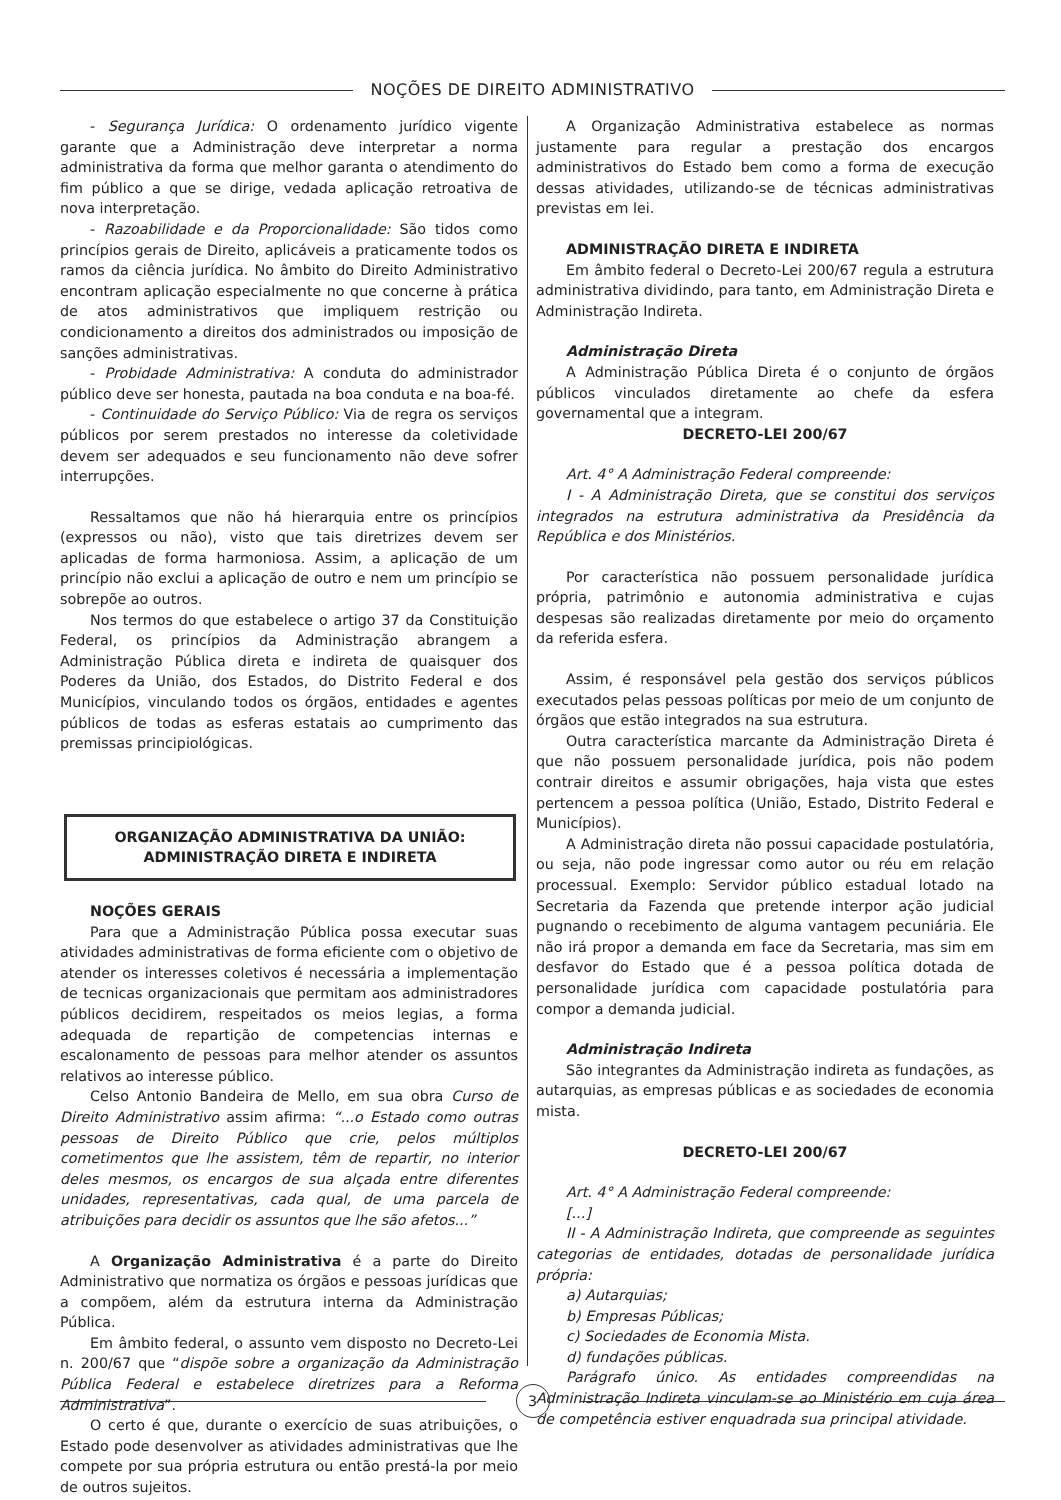NOÇÕES DE DIREITO ADMINISTRATIVO
- Segurança Jurídica: O ordenamento jurídico vigente garante que a Administração deve interpretar a norma administrativa da forma que melhor garanta o atendimento do fim público a que se dirige, vedada aplicação retroativa de nova interpretação.
- Razoabilidade e da Proporcionalidade: São tidos como princípios gerais de Direito, aplicáveis a praticamente todos os ramos da ciência jurídica. No âmbito do Direito Administrativo encontram aplicação especialmente no que concerne à prática de atos administrativos que impliquem restrição ou condicionamento a direitos dos administrados ou imposição de sanções administrativas.
- Probidade Administrativa: A conduta do administrador público deve ser honesta, pautada na boa conduta e na boa-fé.
- Continuidade do Serviço Público: Via de regra os serviços públicos por serem prestados no interesse da coletividade devem ser adequados e seu funcionamento não deve sofrer interrupções.
Ressaltamos que não há hierarquia entre os princípios (expressos ou não), visto que tais diretrizes devem ser aplicadas de forma harmoniosa. Assim, a aplicação de um princípio não exclui a aplicação de outro e nem um princípio se sobrepõe ao outros.
Nos termos do que estabelece o artigo 37 da Constituição Federal, os princípios da Administração abrangem a Administração Pública direta e indireta de quaisquer dos Poderes da União, dos Estados, do Distrito Federal e dos Municípios, vinculando todos os órgãos, entidades e agentes públicos de todas as esferas estatais ao cumprimento das premissas principiológicas.
ORGANIZAÇÃO ADMINISTRATIVA DA UNIÃO:
ADMINISTRAÇÃO DIRETA E INDIRETA
NOÇÕES GERAIS
Para que a Administração Pública possa executar suas atividades administrativas de forma eficiente com o objetivo de atender os interesses coletivos é necessária a implementação de tecnicas organizacionais que permitam aos administradores públicos decidirem, respeitados os meios legias, a forma adequada de repartição de competencias internas e escalonamento de pessoas para melhor atender os assuntos relativos ao interesse público.
Celso Antonio Bandeira de Mello, em sua obra Curso de Direito Administrativo assim afirma: “...o Estado como outras pessoas de Direito Público que crie, pelos múltiplos cometimentos que lhe assistem, têm de repartir, no interior deles mesmos, os encargos de sua alçada entre diferentes unidades, representativas, cada qual, de uma parcela de atribuições para decidir os assuntos que lhe são afetos...”
A Organização Administrativa é a parte do Direito Administrativo que normatiza os órgãos e pessoas jurídicas que a compõem, além da estrutura interna da Administração Pública.
Em âmbito federal, o assunto vem disposto no Decreto-Lei n. 200/67 que “dispõe sobre a organização da Administração Pública Federal e estabelece diretrizes para a Reforma Administrativa”.
O certo é que, durante o exercício de suas atribuições, o Estado pode desenvolver as atividades administrativas que lhe compete por sua própria estrutura ou então prestá-la por meio de outros sujeitos.
A Organização Administrativa estabelece as normas justamente para regular a prestação dos encargos administrativos do Estado bem como a forma de execução dessas atividades, utilizando-se de técnicas administrativas previstas em lei.
ADMINISTRAÇÃO DIRETA E INDIRETA
Em âmbito federal o Decreto-Lei 200/67 regula a estrutura administrativa dividindo, para tanto, em Administração Direta e Administração Indireta.
Administração Direta
A Administração Pública Direta é o conjunto de órgãos públicos vinculados diretamente ao chefe da esfera governamental que a integram.
DECRETO-LEI 200/67
Art. 4° A Administração Federal compreende:
I - A Administração Direta, que se constitui dos serviços integrados na estrutura administrativa da Presidência da República e dos Ministérios.
Por característica não possuem personalidade jurídica própria, patrimônio e autonomia administrativa e cujas despesas são realizadas diretamente por meio do orçamento da referida esfera.
Assim, é responsável pela gestão dos serviços públicos executados pelas pessoas políticas por meio de um conjunto de órgãos que estão integrados na sua estrutura.
Outra característica marcante da Administração Direta é que não possuem personalidade jurídica, pois não podem contrair direitos e assumir obrigações, haja vista que estes pertencem a pessoa política (União, Estado, Distrito Federal e Municípios).
A Administração direta não possui capacidade postulatória, ou seja, não pode ingressar como autor ou réu em relação processual. Exemplo: Servidor público estadual lotado na Secretaria da Fazenda que pretende interpor ação judicial pugnando o recebimento de alguma vantagem pecuniária. Ele não irá propor a demanda em face da Secretaria, mas sim em desfavor do Estado que é a pessoa política dotada de personalidade jurídica com capacidade postulatória para compor a demanda judicial.
Administração Indireta
São integrantes da Administração indireta as fundações, as autarquias, as empresas públicas e as sociedades de economia mista.
DECRETO-LEI 200/67
Art. 4° A Administração Federal compreende:
[...]
II - A Administração Indireta, que compreende as seguintes categorias de entidades, dotadas de personalidade jurídica própria:
a) Autarquias;
b) Empresas Públicas;
c) Sociedades de Economia Mista.
d) fundações públicas.
Parágrafo único. As entidades compreendidas na Administração Indireta vinculam-se ao Ministério em cuja área de competência estiver enquadrada sua principal atividade.
3